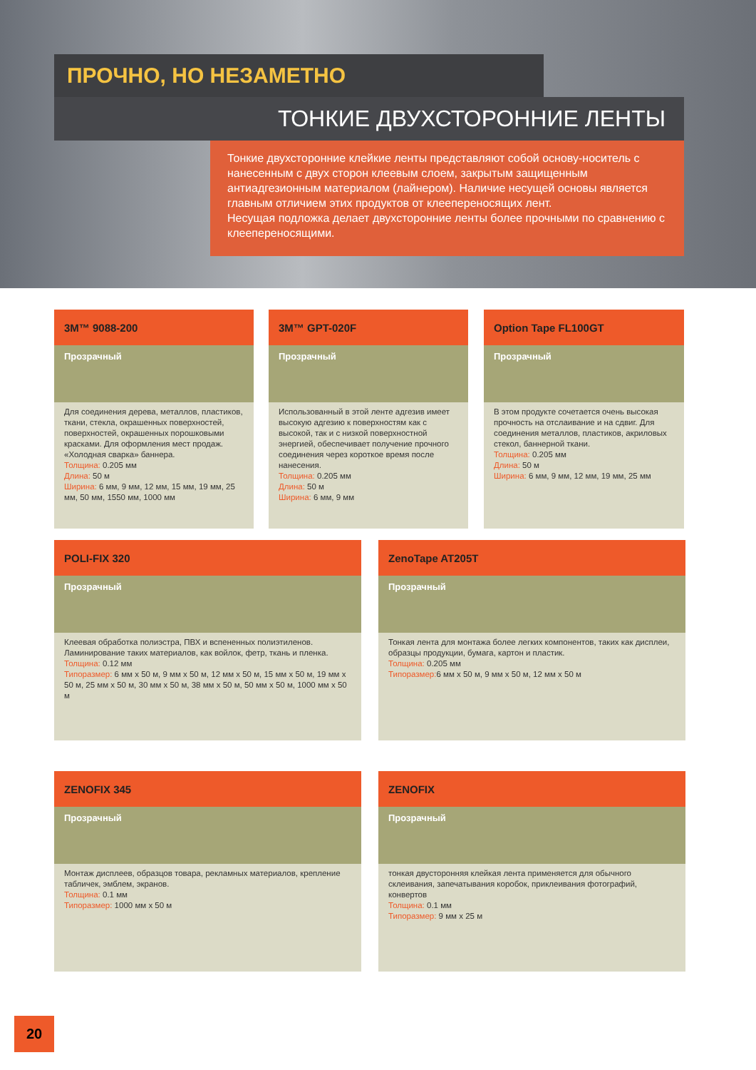ПРОЧНО, НО НЕЗАМЕТНО
ТОНКИЕ ДВУХСТОРОННИЕ ЛЕНТЫ
Тонкие двухсторонние клейкие ленты представляют собой основу-носитель с нанесенным с двух сторон клеевым слоем, закрытым защищенным антиадгезионным материалом (лайнером). Наличие несущей основы является главным отличием этих продуктов от клеепереносящих лент.
Несущая подложка делает двухсторонние ленты более прочными по сравнению с клеепереносящими.
3M™ 9088-200
Прозрачный
Для соединения дерева, металлов, пластиков, ткани, стекла, окрашенных поверхностей, поверхностей, окрашенных порошковыми красками. Для оформления мест продаж. «Холодная сварка» баннера.
Толщина: 0.205 мм
Длина: 50 м
Ширина: 6 мм, 9 мм, 12 мм, 15 мм, 19 мм, 25 мм, 50 мм, 1550 мм, 1000 мм
3M™ GPT-020F
Прозрачный
Использованный в этой ленте адгезив имеет высокую адгезию к поверхностям как с высокой, так и с низкой поверхностной энергией, обеспечивает получение прочного соединения через короткое время после нанесения.
Толщина: 0.205 мм
Длина: 50 м
Ширина: 6 мм, 9 мм
Option Tape FL100GT
Прозрачный
В этом продукте сочетается очень высокая прочность на отслаивание и на сдвиг. Для соединения металлов, пластиков, акриловых стекол, баннерной ткани.
Толщина: 0.205 мм
Длина: 50 м
Ширина: 6 мм, 9 мм, 12 мм, 19 мм, 25 мм
POLI-FIX 320
Прозрачный
Клеевая обработка полиэстра, ПВХ и вспененных полиэтиленов. Ламинирование таких материалов, как войлок, фетр, ткань и пленка.
Толщина: 0.12 мм
Типоразмер: 6 мм x 50 м, 9 мм x 50 м, 12 мм x 50 м, 15 мм x 50 м, 19 мм x 50 м, 25 мм x 50 м, 30 мм x 50 м, 38 мм x 50 м, 50 мм x 50 м, 1000 мм x 50 м
ZenoTape AT205T
Прозрачный
Тонкая лента для монтажа более легких компонентов, таких как дисплеи, образцы продукции, бумага, картон и пластик.
Толщина: 0.205 мм
Типоразмер: 6 мм x 50 м, 9 мм x 50 м, 12 мм x 50 м
ZENOFIX 345
Прозрачный
Монтаж дисплеев, образцов товара, рекламных материалов, крепление табличек, эмблем, экранов.
Толщина: 0.1 мм
Типоразмер: 1000 мм x 50 м
ZENOFIX
Прозрачный
тонкая двусторонняя клейкая лента применяется для обычного склеивания, запечатывания коробок, приклеивания фотографий, конвертов
Толщина: 0.1 мм
Типоразмер: 9 мм x 25 м
20